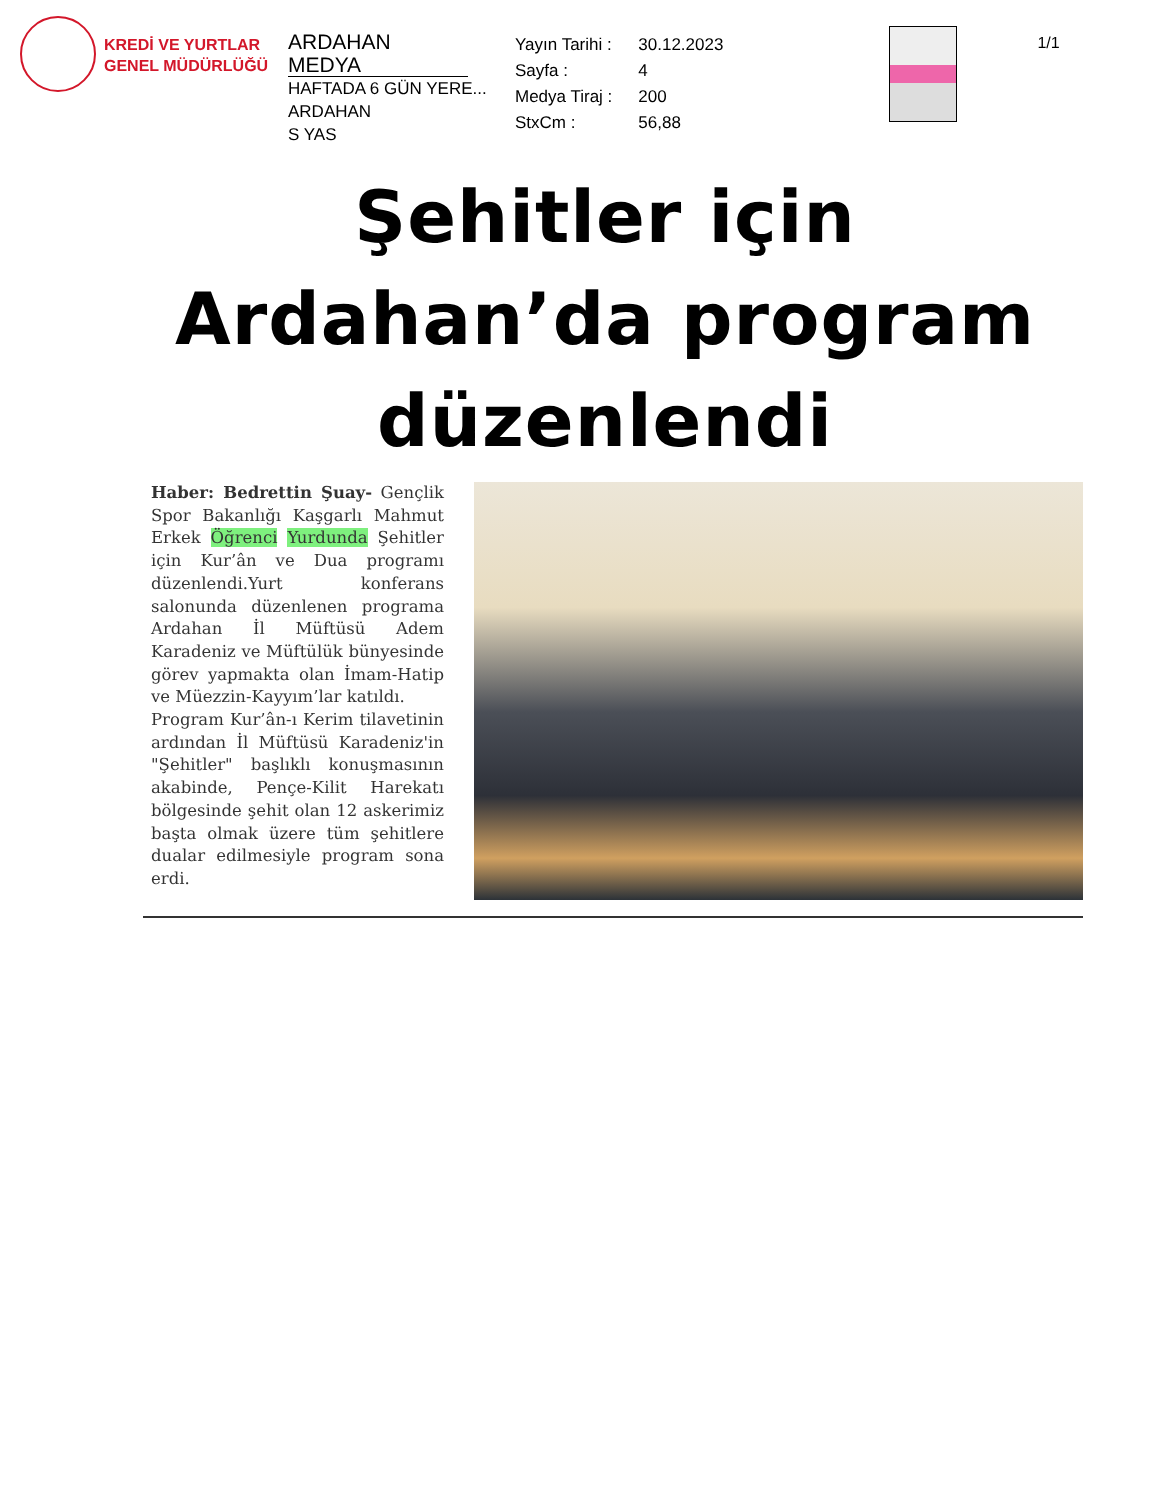KREDİ VE YURTLAR
GENEL MÜDÜRLÜĞÜ
ARDAHAN MEDYA
HAFTADA 6 GÜN YERE...
ARDAHAN
S YAS
| Yayın Tarihi : | 30.12.2023 |
| Sayfa : | 4 |
| Medya Tiraj : | 200 |
| StxCm : | 56,88 |
1/1
Şehitler için Ardahan’da program düzenlendi
Haber: Bedrettin Şuay- Gençlik Spor Bakanlığı Kaşgarlı Mahmut Erkek Öğrenci Yurdunda Şehitler için Kur’ân ve Dua programı düzenlendi.Yurt konferans salonunda düzenlenen programa Ardahan İl Müftüsü Adem Karadeniz ve Müftülük bünyesinde görev yapmakta olan İmam-Hatip ve Müezzin-Kayyım’lar katıldı.
Program Kur’ân-ı Kerim tilavetinin ardından İl Müftüsü Karadeniz'in "Şehitler" başlıklı konuşmasının akabinde, Pençe-Kilit Harekatı bölgesinde şehit olan 12 askerimiz başta olmak üzere tüm şehitlere dualar edilmesiyle program sona erdi.